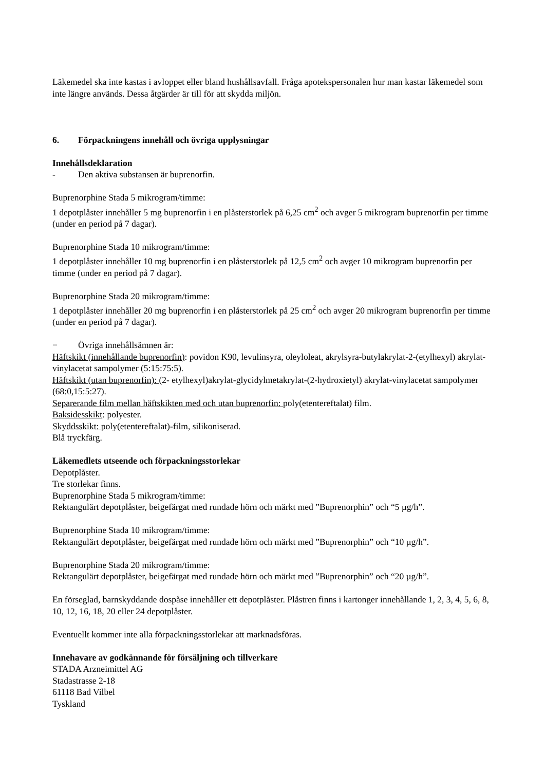Läkemedel ska inte kastas i avloppet eller bland hushållsavfall. Fråga apotekspersonalen hur man kastar läkemedel som inte längre används. Dessa åtgärder är till för att skydda miljön.
6. Förpackningens innehåll och övriga upplysningar
Innehållsdeklaration
- Den aktiva substansen är buprenorfin.
Buprenorphine Stada 5 mikrogram/timme:
1 depotplåster innehåller 5 mg buprenorfin i en plåsterstorlek på 6,25 cm<sup>2</sup> och avger 5 mikrogram buprenorfin per timme (under en period på 7 dagar).
Buprenorphine Stada 10 mikrogram/timme:
1 depotplåster innehåller 10 mg buprenorfin i en plåsterstorlek på 12,5 cm<sup>2</sup> och avger 10 mikrogram buprenorfin per timme (under en period på 7 dagar).
Buprenorphine Stada 20 mikrogram/timme:
1 depotplåster innehåller 20 mg buprenorfin i en plåsterstorlek på 25 cm<sup>2</sup> och avger 20 mikrogram buprenorfin per timme (under en period på 7 dagar).
− Övriga innehållsämnen är:
Häftskikt (innehållande buprenorfin): povidon K90, levulinsyra, oleyloleat, akrylsyra-butylakrylat-2-(etylhexyl) akrylat-vinylacetat sampolymer (5:15:75:5).
Häftskikt (utan buprenorfin): (2- etylhexyl)akrylat-glycidylmetakrylat-(2-hydroxietyl) akrylat-vinylacetat sampolymer (68:0,15:5:27).
Separerande film mellan häftskikten med och utan buprenorfin: poly(etentereftalat) film.
Baksidesskikt: polyester.
Skyddsskikt: poly(etentereftalat)-film, silikoniserad.
Blå tryckfärg.
Läkemedlets utseende och förpackningsstorlekar
Depotplåster.
Tre storlekar finns.
Buprenorphine Stada 5 mikrogram/timme:
Rektangulärt depotplåster, beigefärgat med rundade hörn och märkt med ”Buprenorphin” och “5 µg/h”.
Buprenorphine Stada 10 mikrogram/timme:
Rektangulärt depotplåster, beigefärgat med rundade hörn och märkt med ”Buprenorphin” och “10 µg/h”.
Buprenorphine Stada 20 mikrogram/timme:
Rektangulärt depotplåster, beigefärgat med rundade hörn och märkt med ”Buprenorphin” och “20 µg/h”.
En förseglad, barnskyddande dospåse innehåller ett depotplåster. Plåstren finns i kartonger innehållande 1, 2, 3, 4, 5, 6, 8, 10, 12, 16, 18, 20 eller 24 depotplåster.
Eventuellt kommer inte alla förpackningsstorlekar att marknadsföras.
Innehavare av godkännande för försäljning och tillverkare
STADA Arzneimittel AG
Stadastrasse 2-18
61118 Bad Vilbel
Tyskland